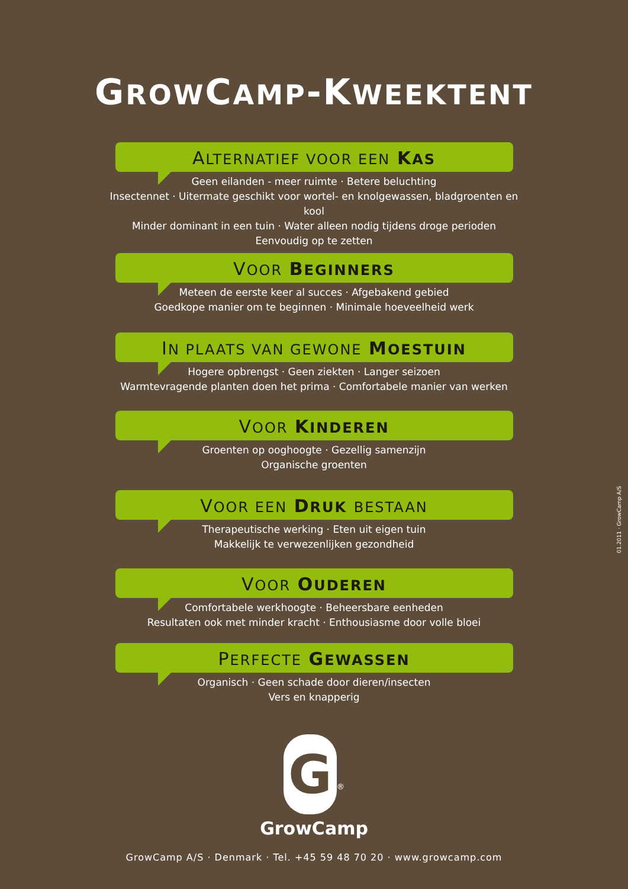GROWCAMP-KWEEKTENT
ALTERNATIEF VOOR EEN KAS
Geen eilanden - meer ruimte · Betere beluchting
Insectennet · Uitermate geschikt voor wortel- en knolgewassen, bladgroenten en kool
Minder dominant in een tuin · Water alleen nodig tijdens droge perioden
Eenvoudig op te zetten
VOOR BEGINNERS
Meteen de eerste keer al succes · Afgebakend gebied
Goedkope manier om te beginnen · Minimale hoeveelheid werk
IN PLAATS VAN GEWONE MOESTUIN
Hogere opbrengst · Geen ziekten · Langer seizoen
Warmtevragende planten doen het prima · Comfortabele manier van werken
VOOR KINDEREN
Groenten op ooghoogte · Gezellig samenzijn
Organische groenten
VOOR EEN DRUK BESTAAN
Therapeutische werking · Eten uit eigen tuin
Makkelijk te verwezenlijken gezondheid
VOOR OUDEREN
Comfortabele werkhoogte · Beheersbare eenheden
Resultaten ook met minder kracht · Enthousiasme door volle bloei
PERFECTE GEWASSEN
Organisch · Geen schade door dieren/insecten
Vers en knapperig
G<sup>®</sup>
GrowCamp
GrowCamp A/S · Denmark · Tel. +45 59 48 70 20 · www.growcamp.com
01.2011 · GrowCamp A/S